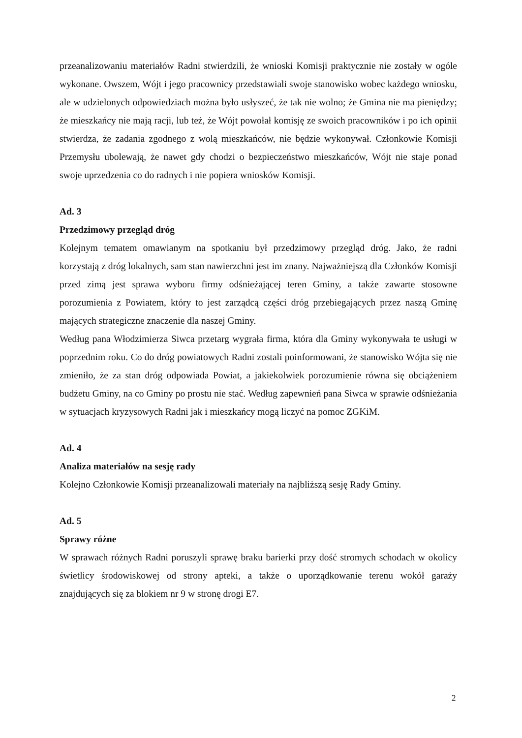przeanalizowaniu materiałów Radni stwierdzili, że wnioski Komisji praktycznie nie zostały w ogóle wykonane. Owszem, Wójt i jego pracownicy przedstawiali swoje stanowisko wobec każdego wniosku, ale w udzielonych odpowiedziach można było usłyszeć, że tak nie wolno; że Gmina nie ma pieniędzy; że mieszkańcy nie mają racji, lub też, że Wójt powołał komisję ze swoich pracowników i po ich opinii stwierdza, że zadania zgodnego z wolą mieszkańców, nie będzie wykonywał. Członkowie Komisji Przemysłu ubolewają, że nawet gdy chodzi o bezpieczeństwo mieszkańców, Wójt nie staje ponad swoje uprzedzenia co do radnych i nie popiera wniosków Komisji.
Ad. 3
Przedzimowy przegląd dróg
Kolejnym tematem omawianym na spotkaniu był przedzimowy przegląd dróg. Jako, że radni korzystają z dróg lokalnych, sam stan nawierzchni jest im znany. Najważniejszą dla Członków Komisji przed zimą jest sprawa wyboru firmy odśnieżającej teren Gminy, a także zawarte stosowne porozumienia z Powiatem, który to jest zarządcą części dróg przebiegających przez naszą Gminę mających strategiczne znaczenie dla naszej Gminy.
Według pana Włodzimierza Siwca przetarg wygrała firma, która dla Gminy wykonywała te usługi w poprzednim roku. Co do dróg powiatowych Radni zostali poinformowani, że stanowisko Wójta się nie zmieniło, że za stan dróg odpowiada Powiat, a jakiekolwiek porozumienie równa się obciążeniem budżetu Gminy, na co Gminy po prostu nie stać. Według zapewnień pana Siwca w sprawie odśnieżania w sytuacjach kryzysowych Radni jak i mieszkańcy mogą liczyć na pomoc ZGKiM.
Ad. 4
Analiza materiałów na sesję rady
Kolejno Członkowie Komisji przeanalizowali materiały na najbliższą sesję Rady Gminy.
Ad. 5
Sprawy różne
W sprawach różnych Radni poruszyli sprawę braku barierki przy dość stromych schodach w okolicy świetlicy środowiskowej od strony apteki, a także o uporządkowanie terenu wokół garaży znajdujących się za blokiem nr 9 w stronę drogi E7.
2